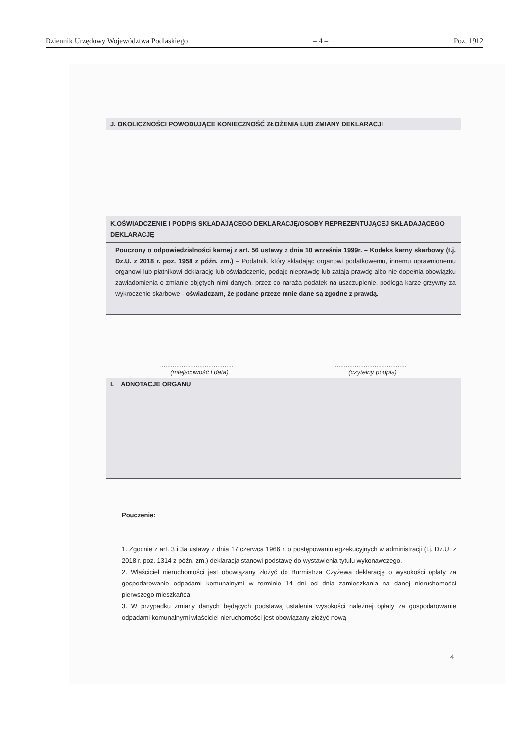Dziennik Urzędowy Województwa Podlaskiego – 4 – Poz. 1912
| J. OKOLICZNOŚCI POWODUJĄCE KONIECZNOŚĆ ZŁOŻENIA LUB ZMIANY DEKLARACJI |
| K.OŚWIADCZENIE I PODPIS SKŁADAJĄCEGO DEKLARACJĘ/OSOBY REPREZENTUJĄCEJ SKŁADAJĄCEGO DEKLARACJĘ |
| Pouczony o odpowiedzialności karnej z art. 56 ustawy z dnia 10 września 1999r. – Kodeks karny skarbowy (t.j. Dz.U. z 2018 r. poz. 1958 z późn. zm.) – Podatnik, który składając organowi podatkowemu, innemu uprawnionemu organowi lub płatnikowi deklarację lub oświadczenie, podaje nieprawdę lub zataja prawdę albo nie dopełnia obowiązku zawiadomienia o zmianie objętych nimi danych, przez co naraża podatek na uszczuplenie, podlega karze grzywny za wykroczenie skarbowe - oświadczam, że podane przeze mnie dane są zgodne z prawdą. |
| ......................................... ......................................... (miejscowość i data) (czytelny podpis) |
| I. ADNOTACJE ORGANU |
Pouczenie:
1. Zgodnie z art. 3 i 3a ustawy z dnia 17 czerwca 1966 r. o postępowaniu egzekucyjnych w administracji (t.j. Dz.U. z 2018 r. poz. 1314 z późn. zm.) deklaracja stanowi podstawę do wystawienia tytułu wykonawczego.
2. Właściciel nieruchomości jest obowiązany złożyć do Burmistrza Czyżewa deklarację o wysokości opłaty za gospodarowanie odpadami komunalnymi w terminie 14 dni od dnia zamieszkania na danej nieruchomości pierwszego mieszkańca.
3. W przypadku zmiany danych będących podstawą ustalenia wysokości należnej opłaty za gospodarowanie odpadami komunalnymi właściciel nieruchomości jest obowiązany złożyć nową
4